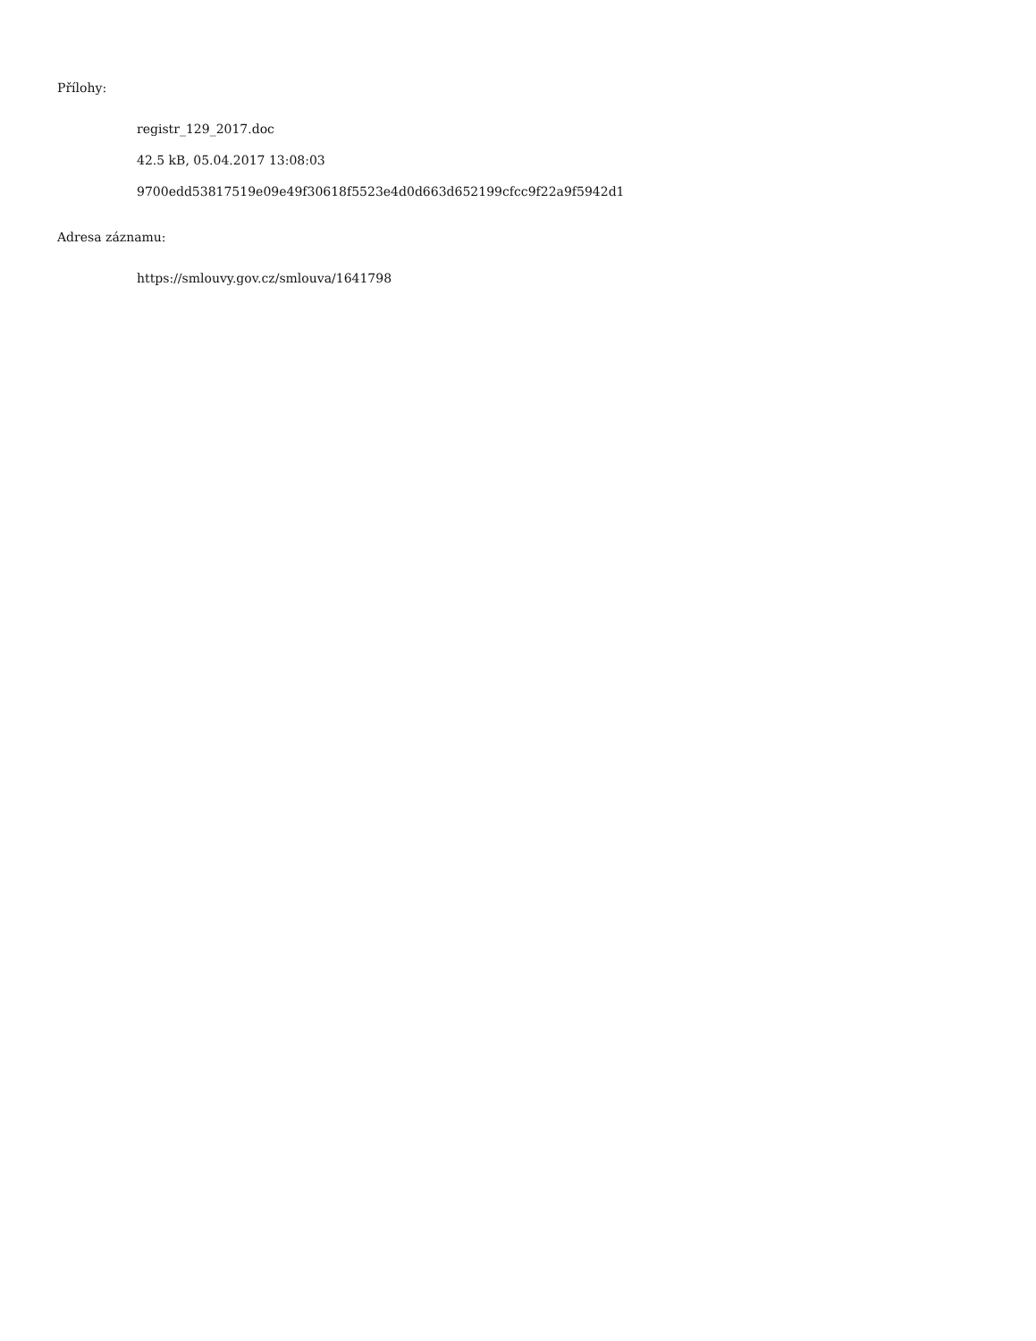Přílohy:
registr_129_2017.doc
42.5 kB, 05.04.2017 13:08:03
9700edd53817519e09e49f30618f5523e4d0d663d652199cfcc9f22a9f5942d1
Adresa záznamu:
https://smlouvy.gov.cz/smlouva/1641798